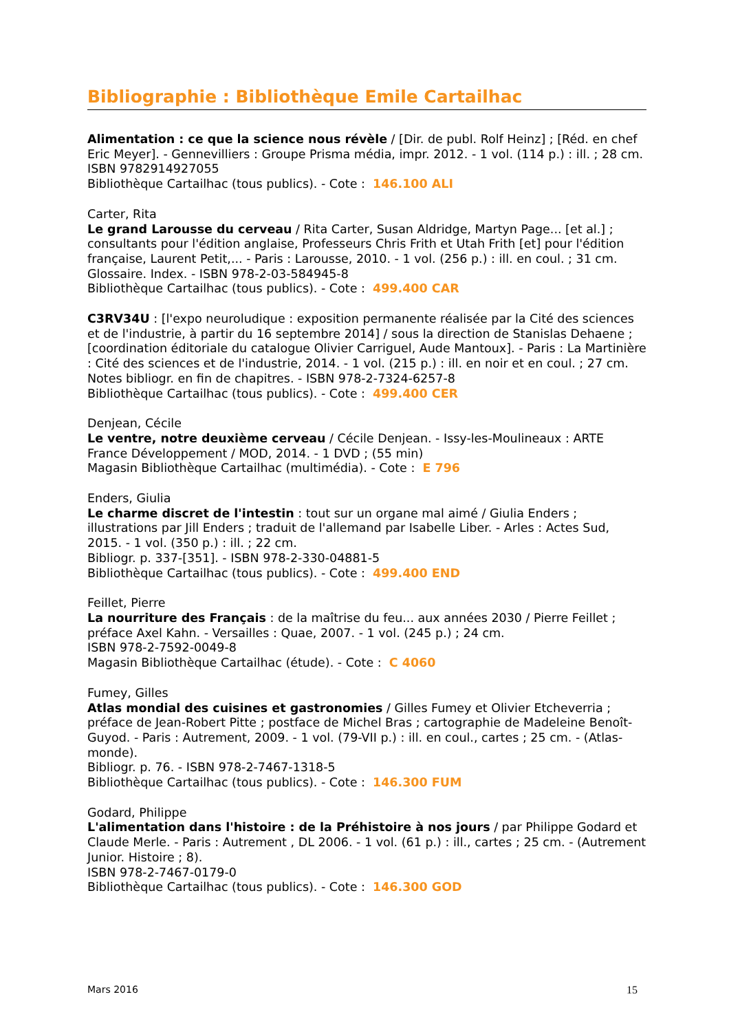Bibliographie : Bibliothèque Emile Cartailhac
Alimentation : ce que la science nous révèle / [Dir. de publ. Rolf Heinz] ; [Réd. en chef Eric Meyer]. - Gennevilliers : Groupe Prisma média, impr. 2012. - 1 vol. (114 p.) : ill. ; 28 cm.
ISBN 9782914927055
Bibliothèque Cartailhac (tous publics). - Cote : 146.100 ALI
Carter, Rita
Le grand Larousse du cerveau / Rita Carter, Susan Aldridge, Martyn Page... [et al.] ; consultants pour l'édition anglaise, Professeurs Chris Frith et Utah Frith [et] pour l'édition française, Laurent Petit,... - Paris : Larousse, 2010. - 1 vol. (256 p.) : ill. en coul. ; 31 cm.
Glossaire. Index. - ISBN 978-2-03-584945-8
Bibliothèque Cartailhac (tous publics). - Cote : 499.400 CAR
C3RV34U : [l'expo neuroludique : exposition permanente réalisée par la Cité des sciences et de l'industrie, à partir du 16 septembre 2014] / sous la direction de Stanislas Dehaene ; [coordination éditoriale du catalogue Olivier Carriguel, Aude Mantoux]. - Paris : La Martinière : Cité des sciences et de l'industrie, 2014. - 1 vol. (215 p.) : ill. en noir et en coul. ; 27 cm.
Notes bibliogr. en fin de chapitres. - ISBN 978-2-7324-6257-8
Bibliothèque Cartailhac (tous publics). - Cote : 499.400 CER
Denjean, Cécile
Le ventre, notre deuxième cerveau / Cécile Denjean. - Issy-les-Moulineaux : ARTE France Développement / MOD, 2014. - 1 DVD ; (55 min)
Magasin Bibliothèque Cartailhac (multimédia). - Cote : E 796
Enders, Giulia
Le charme discret de l'intestin : tout sur un organe mal aimé / Giulia Enders ; illustrations par Jill Enders ; traduit de l'allemand par Isabelle Liber. - Arles : Actes Sud, 2015. - 1 vol. (350 p.) : ill. ; 22 cm.
Bibliogr. p. 337-[351]. - ISBN 978-2-330-04881-5
Bibliothèque Cartailhac (tous publics). - Cote : 499.400 END
Feillet, Pierre
La nourriture des Français : de la maîtrise du feu... aux années 2030 / Pierre Feillet ; préface Axel Kahn. - Versailles : Quae, 2007. - 1 vol. (245 p.) ; 24 cm.
ISBN 978-2-7592-0049-8
Magasin Bibliothèque Cartailhac (étude). - Cote : C 4060
Fumey, Gilles
Atlas mondial des cuisines et gastronomies / Gilles Fumey et Olivier Etcheverria ; préface de Jean-Robert Pitte ; postface de Michel Bras ; cartographie de Madeleine Benoît-Guyod. - Paris : Autrement, 2009. - 1 vol. (79-VII p.) : ill. en coul., cartes ; 25 cm. - (Atlas-monde).
Bibliogr. p. 76. - ISBN 978-2-7467-1318-5
Bibliothèque Cartailhac (tous publics). - Cote : 146.300 FUM
Godard, Philippe
L'alimentation dans l'histoire : de la Préhistoire à nos jours / par Philippe Godard et Claude Merle. - Paris : Autrement , DL 2006. - 1 vol. (61 p.) : ill., cartes ; 25 cm. - (Autrement Junior. Histoire ; 8).
ISBN 978-2-7467-0179-0
Bibliothèque Cartailhac (tous publics). - Cote : 146.300 GOD
Mars 2016 15